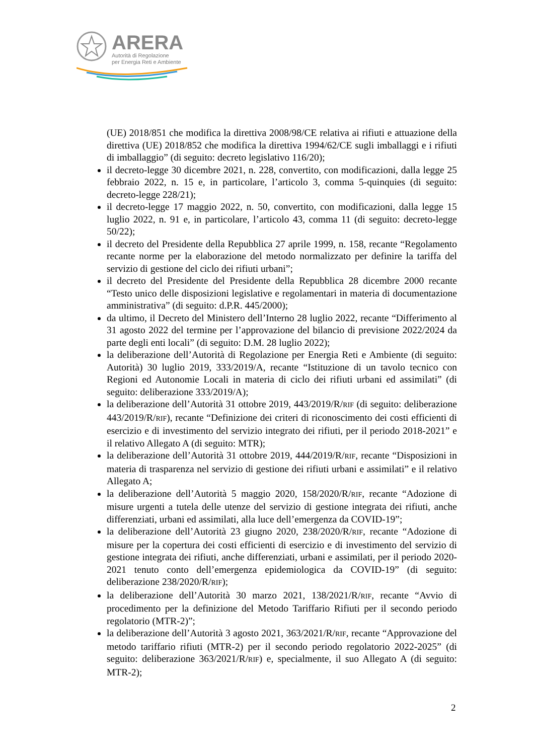ARERA
Autorità di Regolazione
per Energia Reti e Ambiente
(UE) 2018/851 che modifica la direttiva 2008/98/CE relativa ai rifiuti e attuazione della direttiva (UE) 2018/852 che modifica la direttiva 1994/62/CE sugli imballaggi e i rifiuti di imballaggio” (di seguito: decreto legislativo 116/20);
il decreto-legge 30 dicembre 2021, n. 228, convertito, con modificazioni, dalla legge 25 febbraio 2022, n. 15 e, in particolare, l’articolo 3, comma 5-quinquies (di seguito: decreto-legge 228/21);
il decreto-legge 17 maggio 2022, n. 50, convertito, con modificazioni, dalla legge 15 luglio 2022, n. 91 e, in particolare, l’articolo 43, comma 11 (di seguito: decreto-legge 50/22);
il decreto del Presidente della Repubblica 27 aprile 1999, n. 158, recante “Regolamento recante norme per la elaborazione del metodo normalizzato per definire la tariffa del servizio di gestione del ciclo dei rifiuti urbani”;
il decreto del Presidente del Presidente della Repubblica 28 dicembre 2000 recante “Testo unico delle disposizioni legislative e regolamentari in materia di documentazione amministrativa” (di seguito: d.P.R. 445/2000);
da ultimo, il Decreto del Ministero dell’Interno 28 luglio 2022, recante “Differimento al 31 agosto 2022 del termine per l’approvazione del bilancio di previsione 2022/2024 da parte degli enti locali” (di seguito: D.M. 28 luglio 2022);
la deliberazione dell’Autorità di Regolazione per Energia Reti e Ambiente (di seguito: Autorità) 30 luglio 2019, 333/2019/A, recante “Istituzione di un tavolo tecnico con Regioni ed Autonomie Locali in materia di ciclo dei rifiuti urbani ed assimilati” (di seguito: deliberazione 333/2019/A);
la deliberazione dell’Autorità 31 ottobre 2019, 443/2019/R/RIF (di seguito: deliberazione 443/2019/R/RIF), recante “Definizione dei criteri di riconoscimento dei costi efficienti di esercizio e di investimento del servizio integrato dei rifiuti, per il periodo 2018-2021” e il relativo Allegato A (di seguito: MTR);
la deliberazione dell’Autorità 31 ottobre 2019, 444/2019/R/RIF, recante “Disposizioni in materia di trasparenza nel servizio di gestione dei rifiuti urbani e assimilati” e il relativo Allegato A;
la deliberazione dell’Autorità 5 maggio 2020, 158/2020/R/RIF, recante “Adozione di misure urgenti a tutela delle utenze del servizio di gestione integrata dei rifiuti, anche differenziati, urbani ed assimilati, alla luce dell’emergenza da COVID-19”;
la deliberazione dell’Autorità 23 giugno 2020, 238/2020/R/RIF, recante “Adozione di misure per la copertura dei costi efficienti di esercizio e di investimento del servizio di gestione integrata dei rifiuti, anche differenziati, urbani e assimilati, per il periodo 2020-2021 tenuto conto dell’emergenza epidemiologica da COVID-19” (di seguito: deliberazione 238/2020/R/RIF);
la deliberazione dell’Autorità 30 marzo 2021, 138/2021/R/RIF, recante “Avvio di procedimento per la definizione del Metodo Tariffario Rifiuti per il secondo periodo regolatorio (MTR-2)”;
la deliberazione dell’Autorità 3 agosto 2021, 363/2021/R/RIF, recante “Approvazione del metodo tariffario rifiuti (MTR-2) per il secondo periodo regolatorio 2022-2025” (di seguito: deliberazione 363/2021/R/RIF) e, specialmente, il suo Allegato A (di seguito: MTR-2);
2